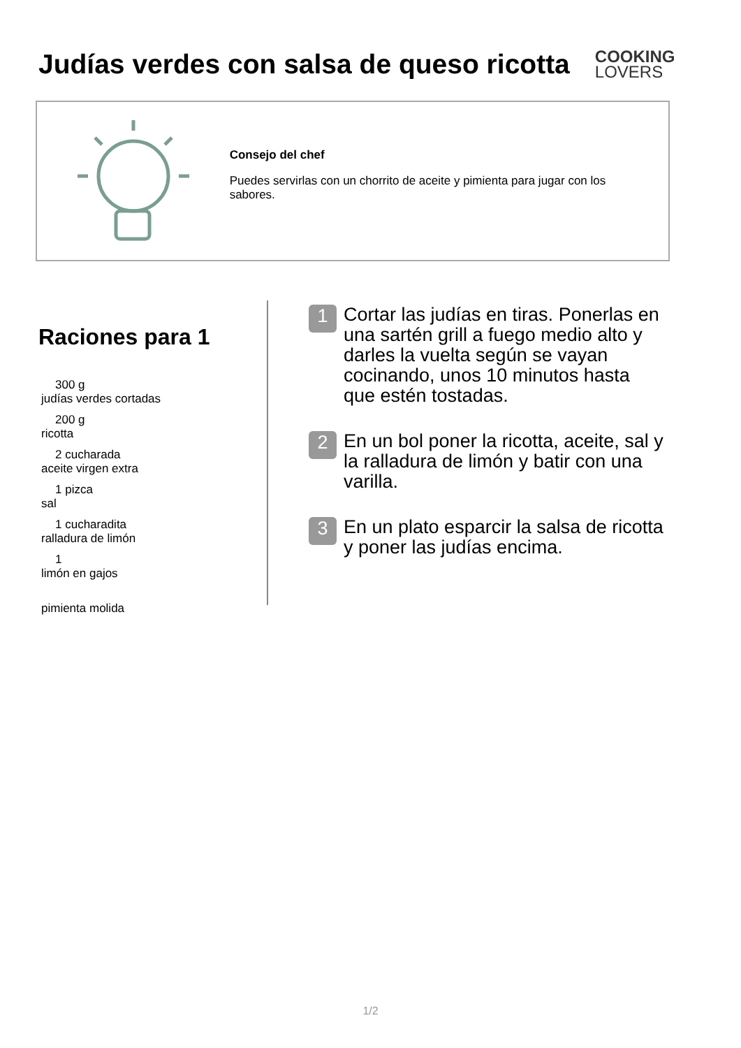Judías verdes con salsa de queso ricotta
COOKING
LOVERS
Consejo del chef
Puedes servirlas con un chorrito de aceite y pimienta para jugar con los sabores.
Raciones para 1
300 g
judías verdes cortadas
200 g
ricotta
2 cucharada
aceite virgen extra
1 pizca
sal
1 cucharadita
ralladura de limón
1
limón en gajos
pimienta molida
1
Cortar las judías en tiras. Ponerlas en una sartén grill a fuego medio alto y darles la vuelta según se vayan cocinando, unos 10 minutos hasta que estén tostadas.
2
En un bol poner la ricotta, aceite, sal y la ralladura de limón y batir con una varilla.
3
En un plato esparcir la salsa de ricotta y poner las judías encima.
1/2